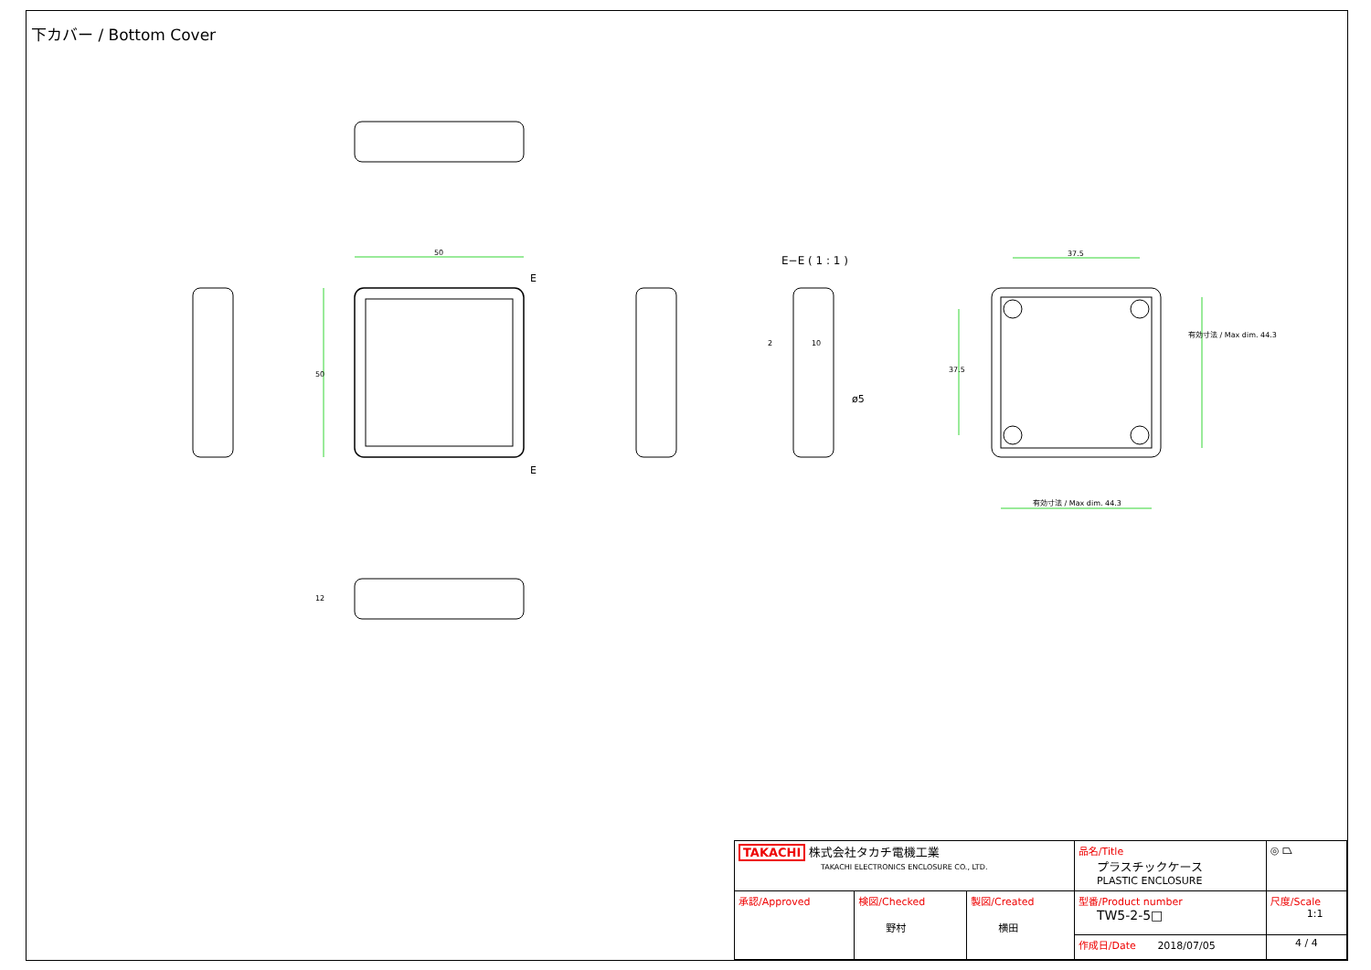下カバー / Bottom Cover
50
50
12
E
E
E−E ( 1 : 1 )
2 10
ø5
37.5
37.5
有効寸法 / Max dim. 44.3
有効寸法 / Max dim. 44.3
| TAKACHI 株式会社タカチ電機工業 TAKACHI ELECTRONICS ENCLOSURE CO., LTD. | | | 品名/Title プラスチックケース PLASTIC ENCLOSURE | ◎ ⏢ |
| 承認/Approved | 検図/Checked 野村 | 製図/Created 横田 | 型番/Product number TW5-2-5□ | 尺度/Scale 1:1 |
| | | | 作成日/Date 2018/07/05 | 4 / 4 |